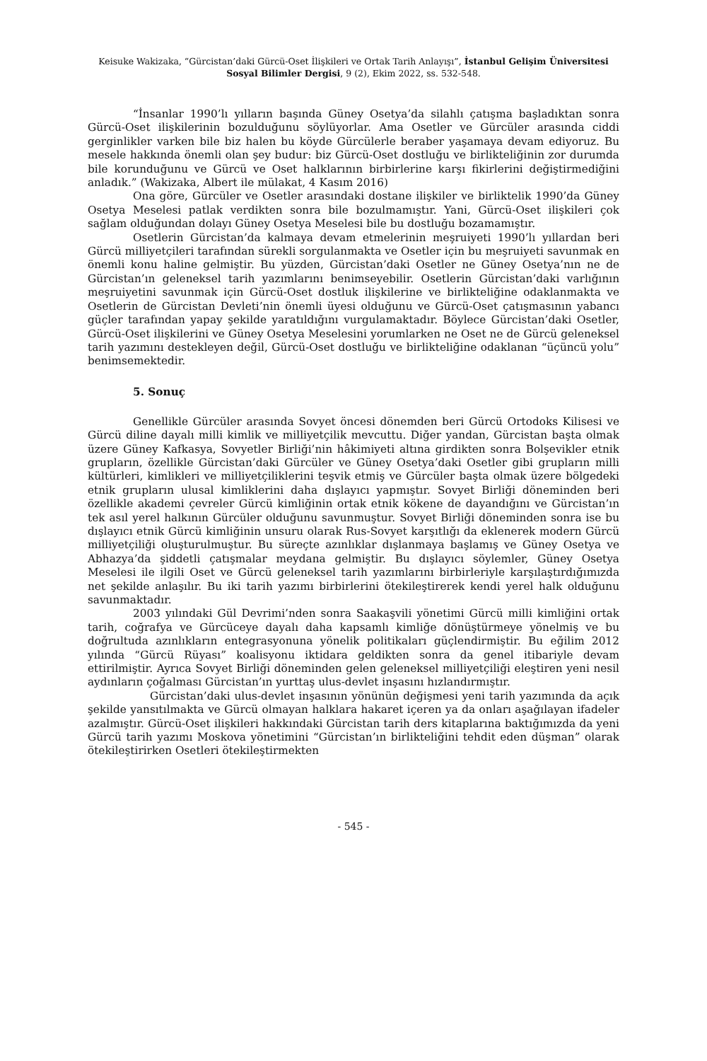Keisuke Wakizaka, “Gürcistan’daki Gürcü-Oset İlişkileri ve Ortak Tarih Anlayışı”, İstanbul Gelişim Üniversitesi Sosyal Bilimler Dergisi, 9 (2), Ekim 2022, ss. 532-548.
“İnsanlar 1990’lı yılların başında Güney Osetya’da silahlı çatışma başladıktan sonra Gürcü-Oset ilişkilerinin bozulduğunu söylüyorlar. Ama Osetler ve Gürcüler arasında ciddi gerginlikler varken bile biz halen bu köyde Gürcülerle beraber yaşamaya devam ediyoruz. Bu mesele hakkında önemli olan şey budur: biz Gürcü-Oset dostluğu ve birlikteliğinin zor durumda bile korunduğunu ve Gürcü ve Oset halklarının birbirlerine karşı fikirlerini değiştirmediğini anladık.” (Wakizaka, Albert ile mülakat, 4 Kasım 2016)
Ona göre, Gürcüler ve Osetler arasındaki dostane ilişkiler ve birliktelik 1990’da Güney Osetya Meselesi patlak verdikten sonra bile bozulmamıştır. Yani, Gürcü-Oset ilişkileri çok sağlam olduğundan dolayı Güney Osetya Meselesi bile bu dostluğu bozamamıştır.
Osetlerin Gürcistan’da kalmaya devam etmelerinin meşruiyeti 1990’lı yıllardan beri Gürcü milliyetçileri tarafından sürekli sorgulanmakta ve Osetler için bu meşruiyeti savunmak en önemli konu haline gelmiştir. Bu yüzden, Gürcistan’daki Osetler ne Güney Osetya’nın ne de Gürcistan’ın geleneksel tarih yazımlarını benimseyebilir. Osetlerin Gürcistan’daki varlığının meşruiyetini savunmak için Gürcü-Oset dostluk ilişkilerine ve birlikteliğine odaklanmakta ve Osetlerin de Gürcistan Devleti’nin önemli üyesi olduğunu ve Gürcü-Oset çatışmasının yabancı güçler tarafından yapay şekilde yaratıldığını vurgulamaktadır. Böylece Gürcistan’daki Osetler, Gürcü-Oset ilişkilerini ve Güney Osetya Meselesini yorumlarken ne Oset ne de Gürcü geleneksel tarih yazımını destekleyen değil, Gürcü-Oset dostluğu ve birlikteliğine odaklanan “üçüncü yolu” benimsemektedir.
5. Sonuç
Genellikle Gürcüler arasında Sovyet öncesi dönemden beri Gürcü Ortodoks Kilisesi ve Gürcü diline dayalı milli kimlik ve milliyetçilik mevcuttu. Diğer yandan, Gürcistan başta olmak üzere Güney Kafkasya, Sovyetler Birliği’nin hâkimiyeti altına girdikten sonra Bolşevikler etnik grupların, özellikle Gürcistan’daki Gürcüler ve Güney Osetya’daki Osetler gibi grupların milli kültürleri, kimlikleri ve milliyetçiliklerini teşvik etmiş ve Gürcüler başta olmak üzere bölgedeki etnik grupların ulusal kimliklerini daha dışlayıcı yapmıştır. Sovyet Birliği döneminden beri özellikle akademi çevreler Gürcü kimliğinin ortak etnik kökene de dayandığını ve Gürcistan’ın tek asıl yerel halkının Gürcüler olduğunu savunmuştur. Sovyet Birliği döneminden sonra ise bu dışlayıcı etnik Gürcü kimliğinin unsuru olarak Rus-Sovyet karşıtlığı da eklenerek modern Gürcü milliyetçiliği oluşturulmuştur. Bu süreçte azınlıklar dışlanmaya başlamış ve Güney Osetya ve Abhazya’da şiddetli çatışmalar meydana gelmiştir. Bu dışlayıcı söylemler, Güney Osetya Meselesi ile ilgili Oset ve Gürcü geleneksel tarih yazımlarını birbirleriyle karşılaştırdığımızda net şekilde anlaşılır. Bu iki tarih yazımı birbirlerini ötekileştirerek kendi yerel halk olduğunu savunmaktadır.
2003 yılındaki Gül Devrimi’nden sonra Saakaşvili yönetimi Gürcü milli kimliğini ortak tarih, coğrafya ve Gürcüceye dayalı daha kapsamlı kimliğe dönüştürmeye yönelmiş ve bu doğrultuda azınlıkların entegrasyonuna yönelik politikaları güçlendirmiştir. Bu eğilim 2012 yılında “Gürcü Rüyası” koalisyonu iktidara geldikten sonra da genel itibariyle devam ettirilmiştir. Ayrıca Sovyet Birliği döneminden gelen geleneksel milliyetçiliği eleştiren yeni nesil aydınların çoğalması Gürcistan’ın yurttaş ulus-devlet inşasını hızlandırmıştır.
Gürcistan’daki ulus-devlet inşasının yönünün değişmesi yeni tarih yazımında da açık şekilde yansıtılmakta ve Gürcü olmayan halklara hakaret içeren ya da onları aşağılayan ifadeler azalmıştır. Gürcü-Oset ilişkileri hakkındaki Gürcistan tarih ders kitaplarına baktığımızda da yeni Gürcü tarih yazımı Moskova yönetimini “Gürcistan’ın birlikteliğini tehdit eden düşman” olarak ötekileştirirken Osetleri ötekileştirmekten
- 545 -